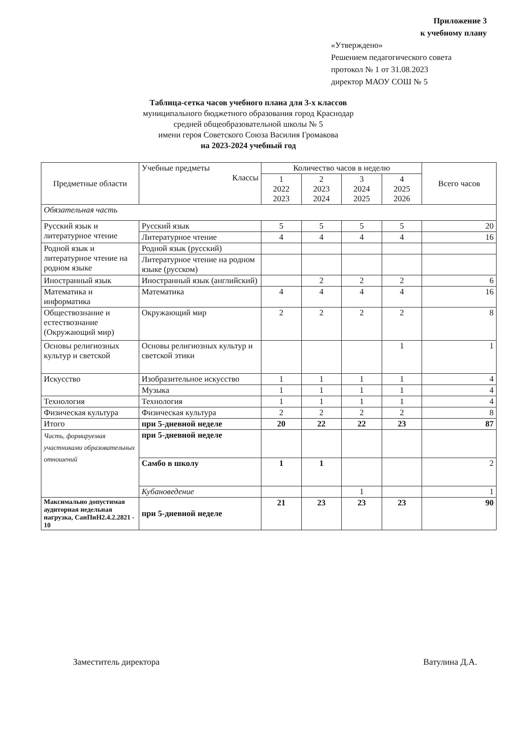Приложение 3
к учебному плану
«Утверждено»
Решением педагогического совета
протокол № 1 от 31.08.2023
директор МАОУ СОШ № 5
Таблица-сетка часов учебного плана для 3-х классов
муниципального бюджетного образования город Краснодар
средней общеобразовательной школы № 5
имени героя Советского Союза Василия Громакова
на 2023-2024 учебный год
| Предметные области | Учебные предметы Классы | Количество часов в неделю | | | | Всего часов |
| --- | --- | --- | --- | --- | --- | --- |
| | | 1 2022 2023 | 2 2023 2024 | 3 2024 2025 | 4 2025 2026 | |
| Обязательная часть | | | | | | |
| Русский язык и литературное чтение | Русский язык | 5 | 5 | 5 | 5 | 20 |
| | Литературное чтение | 4 | 4 | 4 | 4 | 16 |
| Родной язык и литературное чтение на родном языке | Родной язык (русский) | | | | | |
| | Литературное чтение на родном языке (русском) | | | | | |
| Иностранный язык | Иностранный язык (английский) | | 2 | 2 | 2 | 6 |
| Математика и информатика | Математика | 4 | 4 | 4 | 4 | 16 |
| Обществознание и естествознание (Окружающий мир) | Окружающий мир | 2 | 2 | 2 | 2 | 8 |
| Основы религиозных культур и светской | Основы религиозных культур и светской этики | | | | 1 | 1 |
| Искусство | Изобразительное искусство | 1 | 1 | 1 | 1 | 4 |
| | Музыка | 1 | 1 | 1 | 1 | 4 |
| Технология | Технология | 1 | 1 | 1 | 1 | 4 |
| Физическая культура | Физическая культура | 2 | 2 | 2 | 2 | 8 |
| Итого | при 5-дневной неделе | 20 | 22 | 22 | 23 | 87 |
| Часть, формируемая участниками образовательных отношений | при 5-дневной неделе | | | | | |
| | Самбо в школу | 1 | 1 | | | 2 |
| | Кубановедение | | | 1 | | 1 |
| Максимально допустимая аудиторная недельная нагрузка, СанПиН2.4.2.2821 - 10 | при 5-дневной неделе | 21 | 23 | 23 | 23 | 90 |
Заместитель директора Ватулина Д.А.